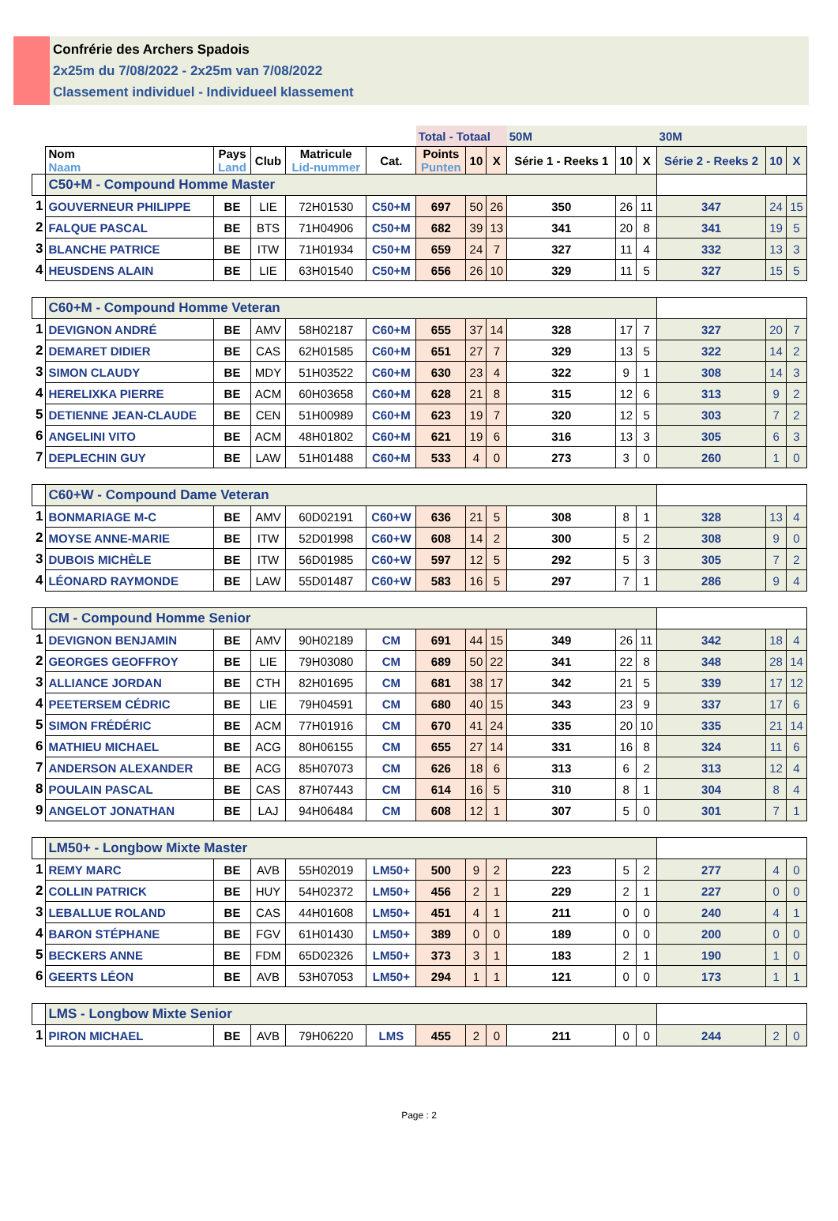Confrérie des Archers Spadois
2x25m du 7/08/2022 - 2x25m van 7/08/2022
Classement individuel - Individueel klassement
| | | | | | | Total - Totaal | | | 50M | | | 30M | | |
| --- | --- | --- | --- | --- | --- | --- | --- | --- | --- | --- | --- | --- | --- | --- |
| | Nom Naam | Pays Land | Club | Matricule Lid-nummer | Cat. | Points Punten | 10 | X | Série 1 - Reeks 1 | 10 | X | Série 2 - Reeks 2 | 10 | X |
| | C50+M - Compound Homme Master | | | | | | | | | | | | | |
| 1 | GOUVERNEUR PHILIPPE | BE | LIE | 72H01530 | C50+M | 697 | 50 | 26 | 350 | 26 | 11 | 347 | 24 | 15 |
| 2 | FALQUE PASCAL | BE | BTS | 71H04906 | C50+M | 682 | 39 | 13 | 341 | 20 | 8 | 341 | 19 | 5 |
| 3 | BLANCHE PATRICE | BE | ITW | 71H01934 | C50+M | 659 | 24 | 7 | 327 | 11 | 4 | 332 | 13 | 3 |
| 4 | HEUSDENS ALAIN | BE | LIE | 63H01540 | C50+M | 656 | 26 | 10 | 329 | 11 | 5 | 327 | 15 | 5 |
| | C60+M - Compound Homme Veteran | | | | | | | | | | | | | |
| 1 | DEVIGNON ANDRÉ | BE | AMV | 58H02187 | C60+M | 655 | 37 | 14 | 328 | 17 | 7 | 327 | 20 | 7 |
| 2 | DEMARET DIDIER | BE | CAS | 62H01585 | C60+M | 651 | 27 | 7 | 329 | 13 | 5 | 322 | 14 | 2 |
| 3 | SIMON CLAUDY | BE | MDY | 51H03522 | C60+M | 630 | 23 | 4 | 322 | 9 | 1 | 308 | 14 | 3 |
| 4 | HERELIXKA PIERRE | BE | ACM | 60H03658 | C60+M | 628 | 21 | 8 | 315 | 12 | 6 | 313 | 9 | 2 |
| 5 | DETIENNE JEAN-CLAUDE | BE | CEN | 51H00989 | C60+M | 623 | 19 | 7 | 320 | 12 | 5 | 303 | 7 | 2 |
| 6 | ANGELINI VITO | BE | ACM | 48H01802 | C60+M | 621 | 19 | 6 | 316 | 13 | 3 | 305 | 6 | 3 |
| 7 | DEPLECHIN GUY | BE | LAW | 51H01488 | C60+M | 533 | 4 | 0 | 273 | 3 | 0 | 260 | 1 | 0 |
| | C60+W - Compound Dame Veteran | | | | | | | | | | | | | |
| 1 | BONMARIAGE M-C | BE | AMV | 60D02191 | C60+W | 636 | 21 | 5 | 308 | 8 | 1 | 328 | 13 | 4 |
| 2 | MOYSE ANNE-MARIE | BE | ITW | 52D01998 | C60+W | 608 | 14 | 2 | 300 | 5 | 2 | 308 | 9 | 0 |
| 3 | DUBOIS MICHÈLE | BE | ITW | 56D01985 | C60+W | 597 | 12 | 5 | 292 | 5 | 3 | 305 | 7 | 2 |
| 4 | LÉONARD RAYMONDE | BE | LAW | 55D01487 | C60+W | 583 | 16 | 5 | 297 | 7 | 1 | 286 | 9 | 4 |
| | CM - Compound Homme Senior | | | | | | | | | | | | | |
| 1 | DEVIGNON BENJAMIN | BE | AMV | 90H02189 | CM | 691 | 44 | 15 | 349 | 26 | 11 | 342 | 18 | 4 |
| 2 | GEORGES GEOFFROY | BE | LIE | 79H03080 | CM | 689 | 50 | 22 | 341 | 22 | 8 | 348 | 28 | 14 |
| 3 | ALLIANCE JORDAN | BE | CTH | 82H01695 | CM | 681 | 38 | 17 | 342 | 21 | 5 | 339 | 17 | 12 |
| 4 | PEETERSEM CÉDRIC | BE | LIE | 79H04591 | CM | 680 | 40 | 15 | 343 | 23 | 9 | 337 | 17 | 6 |
| 5 | SIMON FRÉDÉRIC | BE | ACM | 77H01916 | CM | 670 | 41 | 24 | 335 | 20 | 10 | 335 | 21 | 14 |
| 6 | MATHIEU MICHAEL | BE | ACG | 80H06155 | CM | 655 | 27 | 14 | 331 | 16 | 8 | 324 | 11 | 6 |
| 7 | ANDERSON ALEXANDER | BE | ACG | 85H07073 | CM | 626 | 18 | 6 | 313 | 6 | 2 | 313 | 12 | 4 |
| 8 | POULAIN PASCAL | BE | CAS | 87H07443 | CM | 614 | 16 | 5 | 310 | 8 | 1 | 304 | 8 | 4 |
| 9 | ANGELOT JONATHAN | BE | LAJ | 94H06484 | CM | 608 | 12 | 1 | 307 | 5 | 0 | 301 | 7 | 1 |
| | LM50+ - Longbow Mixte Master | | | | | | | | | | | | | |
| 1 | REMY MARC | BE | AVB | 55H02019 | LM50+ | 500 | 9 | 2 | 223 | 5 | 2 | 277 | 4 | 0 |
| 2 | COLLIN PATRICK | BE | HUY | 54H02372 | LM50+ | 456 | 2 | 1 | 229 | 2 | 1 | 227 | 0 | 0 |
| 3 | LEBALLUE ROLAND | BE | CAS | 44H01608 | LM50+ | 451 | 4 | 1 | 211 | 0 | 0 | 240 | 4 | 1 |
| 4 | BARON STÉPHANE | BE | FGV | 61H01430 | LM50+ | 389 | 0 | 0 | 189 | 0 | 0 | 200 | 0 | 0 |
| 5 | BECKERS ANNE | BE | FDM | 65D02326 | LM50+ | 373 | 3 | 1 | 183 | 2 | 1 | 190 | 1 | 0 |
| 6 | GEERTS LÉON | BE | AVB | 53H07053 | LM50+ | 294 | 1 | 1 | 121 | 0 | 0 | 173 | 1 | 1 |
| | LMS - Longbow Mixte Senior | | | | | | | | | | | | | |
| 1 | PIRON MICHAEL | BE | AVB | 79H06220 | LMS | 455 | 2 | 0 | 211 | 0 | 0 | 244 | 2 | 0 |
Page : 2